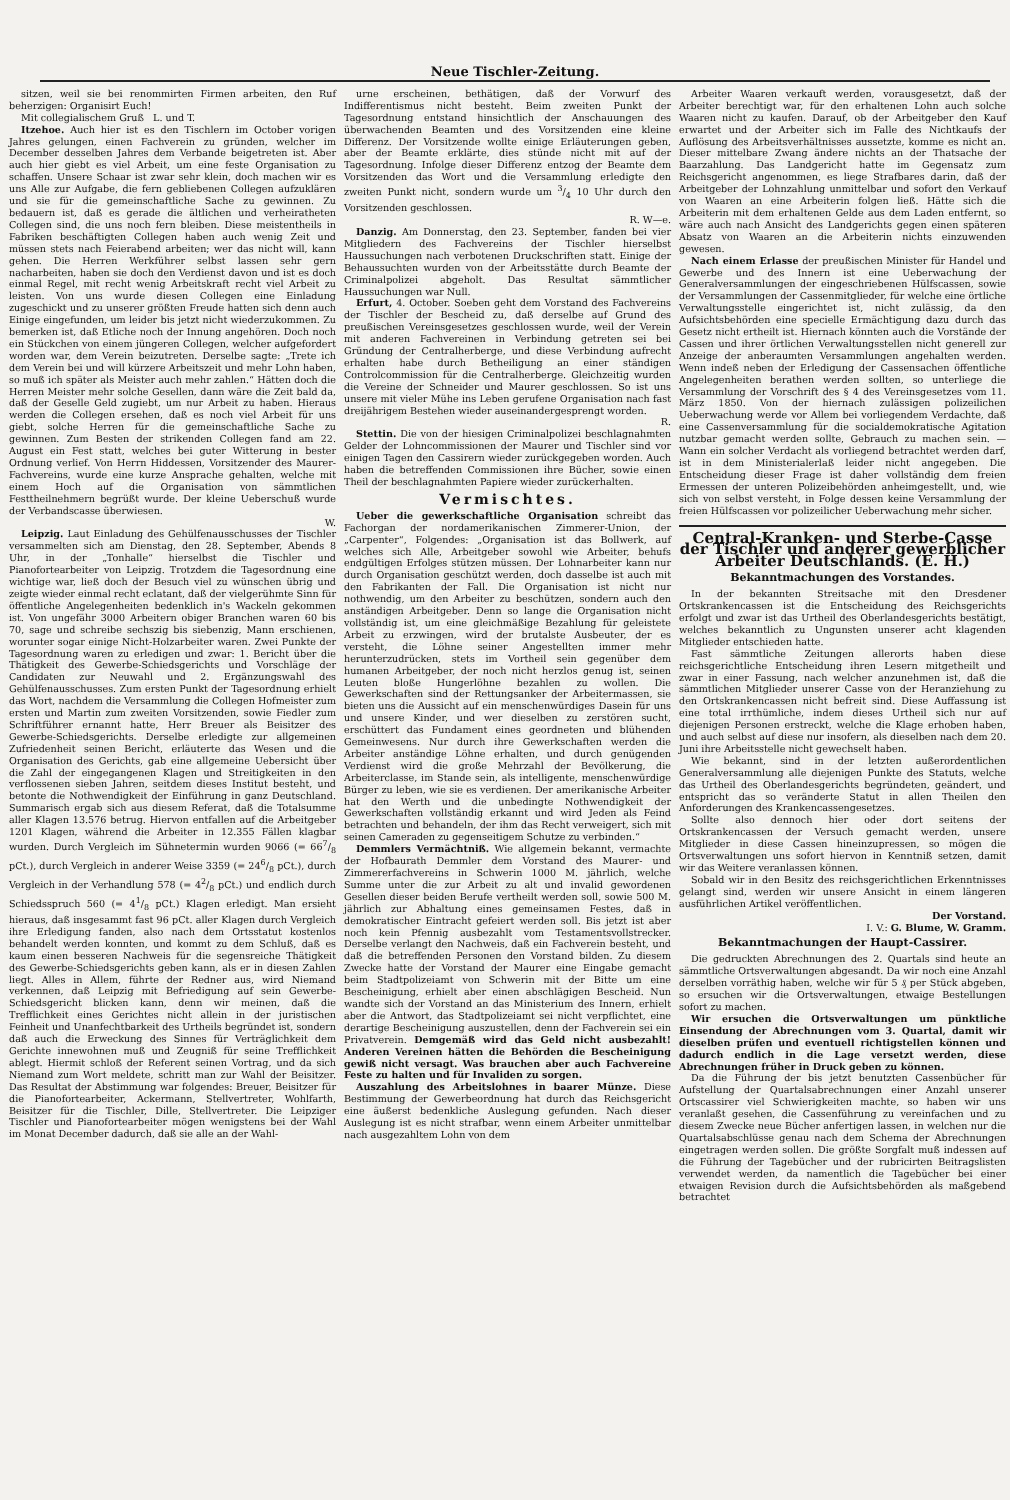Neue Tischler-Zeitung.
sitzen, weil sie bei renommirten Firmen arbeiten, den Ruf beherzigen: Organisirt Euch!
Mit collegialischem Gruß L. und T.
Itzehoe. Auch hier ist es den Tischlern im October vorigen Jahres gelungen, einen Fachverein zu gründen, welcher im December desselben Jahres dem Verbande beigetreten ist. Aber auch hier giebt es viel Arbeit, um eine feste Organisation zu schaffen. Unsere Schaar ist zwar sehr klein, doch machen wir es uns Alle zur Aufgabe, die fern gebliebenen Collegen aufzuklären und sie für die gemeinschaftliche Sache zu gewinnen. Zu bedauern ist, daß es gerade die ältlichen und verheiratheten Collegen sind, die uns noch fern bleiben. Diese meistentheils in Fabriken beschäftigten Collegen haben auch wenig Zeit und müssen stets nach Feierabend arbeiten; wer das nicht will, kann gehen. Die Herren Werkführer selbst lassen sehr gern nacharbeiten, haben sie doch den Verdienst davon und ist es doch einmal Regel, mit recht wenig Arbeitskraft recht viel Arbeit zu leisten. Von uns wurde diesen Collegen eine Einladung zugeschickt und zu unserer größten Freude hatten sich denn auch Einige eingefunden, um leider bis jetzt nicht wiederzukommen. Zu bemerken ist, daß Etliche noch der Innung angehören. Doch noch ein Stückchen von einem jüngeren Collegen, welcher aufgefordert worden war, dem Verein beizutreten. Derselbe sagte: „Trete ich dem Verein bei und will kürzere Arbeitszeit und mehr Lohn haben, so muß ich später als Meister auch mehr zahlen.“ Hätten doch die Herren Meister mehr solche Gesellen, dann wäre die Zeit bald da, daß der Geselle Geld zugiebt, um nur Arbeit zu haben. Hieraus werden die Collegen ersehen, daß es noch viel Arbeit für uns giebt, solche Herren für die gemeinschaftliche Sache zu gewinnen. Zum Besten der strikenden Collegen fand am 22. August ein Fest statt, welches bei guter Witterung in bester Ordnung verlief. Von Herrn Hiddessen, Vorsitzender des Maurer-Fachvereins, wurde eine kurze Ansprache gehalten, welche mit einem Hoch auf die Organisation von sämmtlichen Festtheilnehmern begrüßt wurde. Der kleine Ueberschuß wurde der Verbandscasse überwiesen.
W.
Leipzig. Laut Einladung des Gehülfenausschusses der Tischler versammelten sich am Dienstag, den 28. September, Abends 8 Uhr, in der „Tonhalle“ hierselbst die Tischler und Pianofortearbeiter von Leipzig. Trotzdem die Tagesordnung eine wichtige war, ließ doch der Besuch viel zu wünschen übrig und zeigte wieder einmal recht eclatant, daß der vielgerühmte Sinn für öffentliche Angelegenheiten bedenklich in's Wackeln gekommen ist. Von ungefähr 3000 Arbeitern obiger Branchen waren 60 bis 70, sage und schreibe sechszig bis siebenzig, Mann erschienen, worunter sogar einige Nicht-Holzarbeiter waren. Zwei Punkte der Tagesordnung waren zu erledigen und zwar: 1. Bericht über die Thätigkeit des Gewerbe-Schiedsgerichts und Vorschläge der Candidaten zur Neuwahl und 2. Ergänzungswahl des Gehülfenausschusses. Zum ersten Punkt der Tagesordnung erhielt das Wort, nachdem die Versammlung die Collegen Hofmeister zum ersten und Martin zum zweiten Vorsitzenden, sowie Fiedler zum Schriftführer ernannt hatte, Herr Breuer als Beisitzer des Gewerbe-Schiedsgerichts. Derselbe erledigte zur allgemeinen Zufriedenheit seinen Bericht, erläuterte das Wesen und die Organisation des Gerichts, gab eine allgemeine Uebersicht über die Zahl der eingegangenen Klagen und Streitigkeiten in den verflossenen sieben Jahren, seitdem dieses Institut besteht, und betonte die Nothwendigkeit der Einführung in ganz Deutschland. Summarisch ergab sich aus diesem Referat, daß die Totalsumme aller Klagen 13.576 betrug. Hiervon entfallen auf die Arbeitgeber 1201 Klagen, während die Arbeiter in 12.355 Fällen klagbar wurden. Durch Vergleich im Sühnetermin wurden 9066 (= 667/8 pCt.), durch Vergleich in anderer Weise 3359 (= 246/8 pCt.), durch Vergleich in der Verhandlung 578 (= 42/8 pCt.) und endlich durch Schiedsspruch 560 (= 41/8 pCt.) Klagen erledigt. Man ersieht hieraus, daß insgesammt fast 96 pCt. aller Klagen durch Vergleich ihre Erledigung fanden, also nach dem Ortsstatut kostenlos behandelt werden konnten, und kommt zu dem Schluß, daß es kaum einen besseren Nachweis für die segensreiche Thätigkeit des Gewerbe-Schiedsgerichts geben kann, als er in diesen Zahlen liegt. Alles in Allem, führte der Redner aus, wird Niemand verkennen, daß Leipzig mit Befriedigung auf sein Gewerbe-Schiedsgericht blicken kann, denn wir meinen, daß die Trefflichkeit eines Gerichtes nicht allein in der juristischen Feinheit und Unanfechtbarkeit des Urtheils begründet ist, sondern daß auch die Erweckung des Sinnes für Verträglichkeit dem Gerichte innewohnen muß und Zeugniß für seine Trefflichkeit ablegt. Hiermit schloß der Referent seinen Vortrag, und da sich Niemand zum Wort meldete, schritt man zur Wahl der Beisitzer. Das Resultat der Abstimmung war folgendes: Breuer, Beisitzer für die Pianofortearbeiter, Ackermann, Stellvertreter, Wohlfarth, Beisitzer für die Tischler, Dille, Stellvertreter. Die Leipziger Tischler und Pianofortearbeiter mögen wenigstens bei der Wahl im Monat December dadurch, daß sie alle an der Wahl-
urne erscheinen, bethätigen, daß der Vorwurf des Indifferentismus nicht besteht. Beim zweiten Punkt der Tagesordnung entstand hinsichtlich der Anschauungen des überwachenden Beamten und des Vorsitzenden eine kleine Differenz. Der Vorsitzende wollte einige Erläuterungen geben, aber der Beamte erklärte, dies stünde nicht mit auf der Tagesordnung. Infolge dieser Differenz entzog der Beamte dem Vorsitzenden das Wort und die Versammlung erledigte den zweiten Punkt nicht, sondern wurde um 3/4 10 Uhr durch den Vorsitzenden geschlossen.
R. W—e.
Danzig. Am Donnerstag, den 23. September, fanden bei vier Mitgliedern des Fachvereins der Tischler hierselbst Haussuchungen nach verbotenen Druckschriften statt. Einige der Behaussuchten wurden von der Arbeitsstätte durch Beamte der Criminalpolizei abgeholt. Das Resultat sämmtlicher Haussuchungen war Null.
Erfurt, 4. October. Soeben geht dem Vorstand des Fachvereins der Tischler der Bescheid zu, daß derselbe auf Grund des preußischen Vereinsgesetzes geschlossen wurde, weil der Verein mit anderen Fachvereinen in Verbindung getreten sei bei Gründung der Centralherberge, und diese Verbindung aufrecht erhalten habe durch Betheiligung an einer ständigen Controlcommission für die Centralherberge. Gleichzeitig wurden die Vereine der Schneider und Maurer geschlossen. So ist uns unsere mit vieler Mühe ins Leben gerufene Organisation nach fast dreijährigem Bestehen wieder auseinandergesprengt worden.
R.
Stettin. Die von der hiesigen Criminalpolizei beschlagnahmten Gelder der Lohncommissionen der Maurer und Tischler sind vor einigen Tagen den Cassirern wieder zurückgegeben worden. Auch haben die betreffenden Commissionen ihre Bücher, sowie einen Theil der beschlagnahmten Papiere wieder zurückerhalten.
Vermischtes.
Ueber die gewerkschaftliche Organisation schreibt das Fachorgan der nordamerikanischen Zimmerer-Union, der „Carpenter“, Folgendes: „Organisation ist das Bollwerk, auf welches sich Alle, Arbeitgeber sowohl wie Arbeiter, behufs endgültigen Erfolges stützen müssen. Der Lohnarbeiter kann nur durch Organisation geschützt werden, doch dasselbe ist auch mit den Fabrikanten der Fall. Die Organisation ist nicht nur nothwendig, um den Arbeiter zu beschützen, sondern auch den anständigen Arbeitgeber. Denn so lange die Organisation nicht vollständig ist, um eine gleichmäßige Bezahlung für geleistete Arbeit zu erzwingen, wird der brutalste Ausbeuter, der es versteht, die Löhne seiner Angestellten immer mehr herunterzudrücken, stets im Vortheil sein gegenüber dem humanen Arbeitgeber, der noch nicht herzlos genug ist, seinen Leuten bloße Hungerlöhne bezahlen zu wollen. Die Gewerkschaften sind der Rettungsanker der Arbeitermassen, sie bieten uns die Aussicht auf ein menschenwürdiges Dasein für uns und unsere Kinder, und wer dieselben zu zerstören sucht, erschüttert das Fundament eines geordneten und blühenden Gemeinwesens. Nur durch ihre Gewerkschaften werden die Arbeiter anständige Löhne erhalten, und durch genügenden Verdienst wird die große Mehrzahl der Bevölkerung, die Arbeiterclasse, im Stande sein, als intelligente, menschenwürdige Bürger zu leben, wie sie es verdienen. Der amerikanische Arbeiter hat den Werth und die unbedingte Nothwendigkeit der Gewerkschaften vollständig erkannt und wird Jeden als Feind betrachten und behandeln, der ihm das Recht verweigert, sich mit seinen Cameraden zu gegenseitigem Schutze zu verbinden.“
Demmlers Vermächtniß. Wie allgemein bekannt, vermachte der Hofbaurath Demmler dem Vorstand des Maurer- und Zimmererfachvereins in Schwerin 1000 M. jährlich, welche Summe unter die zur Arbeit zu alt und invalid gewordenen Gesellen dieser beiden Berufe vertheilt werden soll, sowie 500 M. jährlich zur Abhaltung eines gemeinsamen Festes, daß in demokratischer Eintracht gefeiert werden soll. Bis jetzt ist aber noch kein Pfennig ausbezahlt vom Testamentsvollstrecker. Derselbe verlangt den Nachweis, daß ein Fachverein besteht, und daß die betreffenden Personen den Vorstand bilden. Zu diesem Zwecke hatte der Vorstand der Maurer eine Eingabe gemacht beim Stadtpolizeiamt von Schwerin mit der Bitte um eine Bescheinigung, erhielt aber einen abschlägigen Bescheid. Nun wandte sich der Vorstand an das Ministerium des Innern, erhielt aber die Antwort, das Stadtpolizeiamt sei nicht verpflichtet, eine derartige Bescheinigung auszustellen, denn der Fachverein sei ein Privatverein. Demgemäß wird das Geld nicht ausbezahlt! Anderen Vereinen hätten die Behörden die Bescheinigung gewiß nicht versagt. Was brauchen aber auch Fachvereine Feste zu halten und für Invaliden zu sorgen.
Auszahlung des Arbeitslohnes in baarer Münze. Diese Bestimmung der Gewerbeordnung hat durch das Reichsgericht eine äußerst bedenkliche Auslegung gefunden. Nach dieser Auslegung ist es nicht strafbar, wenn einem Arbeiter unmittelbar nach ausgezahltem Lohn von dem
Arbeiter Waaren verkauft werden, vorausgesetzt, daß der Arbeiter berechtigt war, für den erhaltenen Lohn auch solche Waaren nicht zu kaufen. Darauf, ob der Arbeitgeber den Kauf erwartet und der Arbeiter sich im Falle des Nichtkaufs der Auflösung des Arbeitsverhältnisses aussetzte, komme es nicht an. Dieser mittelbare Zwang ändere nichts an der Thatsache der Baarzahlung. Das Landgericht hatte im Gegensatz zum Reichsgericht angenommen, es liege Strafbares darin, daß der Arbeitgeber der Lohnzahlung unmittelbar und sofort den Verkauf von Waaren an eine Arbeiterin folgen ließ. Hätte sich die Arbeiterin mit dem erhaltenen Gelde aus dem Laden entfernt, so wäre auch nach Ansicht des Landgerichts gegen einen späteren Absatz von Waaren an die Arbeiterin nichts einzuwenden gewesen.
Nach einem Erlasse der preußischen Minister für Handel und Gewerbe und des Innern ist eine Ueberwachung der Generalversammlungen der eingeschriebenen Hülfscassen, sowie der Versammlungen der Cassenmitglieder, für welche eine örtliche Verwaltungsstelle eingerichtet ist, nicht zulässig, da den Aufsichtsbehörden eine specielle Ermächtigung dazu durch das Gesetz nicht ertheilt ist. Hiernach könnten auch die Vorstände der Cassen und ihrer örtlichen Verwaltungsstellen nicht generell zur Anzeige der anberaumten Versammlungen angehalten werden. Wenn indeß neben der Erledigung der Cassensachen öffentliche Angelegenheiten berathen werden sollten, so unterliege die Versammlung der Vorschrift des § 4 des Vereinsgesetzes vom 11. März 1850. Von der hiernach zulässigen polizeilichen Ueberwachung werde vor Allem bei vorliegendem Verdachte, daß eine Cassenversammlung für die socialdemokratische Agitation nutzbar gemacht werden sollte, Gebrauch zu machen sein. — Wann ein solcher Verdacht als vorliegend betrachtet werden darf, ist in dem Ministerialerlaß leider nicht angegeben. Die Entscheidung dieser Frage ist daher vollständig dem freien Ermessen der unteren Polizeibehörden anheimgestellt, und, wie sich von selbst versteht, in Folge dessen keine Versammlung der freien Hülfscassen vor polizeilicher Ueberwachung mehr sicher.
Central-Kranken- und Sterbe-Casse der Tischler und anderer gewerblicher Arbeiter Deutschlands. (E. H.)
Bekanntmachungen des Vorstandes.
In der bekannten Streitsache mit den Dresdener Ortskrankencassen ist die Entscheidung des Reichsgerichts erfolgt und zwar ist das Urtheil des Oberlandesgerichts bestätigt, welches bekanntlich zu Ungunsten unserer acht klagenden Mitglieder entschieden hatte.
Fast sämmtliche Zeitungen allerorts haben diese reichsgerichtliche Entscheidung ihren Lesern mitgetheilt und zwar in einer Fassung, nach welcher anzunehmen ist, daß die sämmtlichen Mitglieder unserer Casse von der Heranziehung zu den Ortskrankencassen nicht befreit sind. Diese Auffassung ist eine total irrthümliche, indem dieses Urtheil sich nur auf diejenigen Personen erstreckt, welche die Klage erhoben haben, und auch selbst auf diese nur insofern, als dieselben nach dem 20. Juni ihre Arbeitsstelle nicht gewechselt haben.
Wie bekannt, sind in der letzten außerordentlichen Generalversammlung alle diejenigen Punkte des Statuts, welche das Urtheil des Oberlandesgerichts begründeten, geändert, und entspricht das so veränderte Statut in allen Theilen den Anforderungen des Krankencassengesetzes.
Sollte also dennoch hier oder dort seitens der Ortskrankencassen der Versuch gemacht werden, unsere Mitglieder in diese Cassen hineinzupressen, so mögen die Ortsverwaltungen uns sofort hiervon in Kenntniß setzen, damit wir das Weitere veranlassen können.
Sobald wir in den Besitz des reichsgerichtlichen Erkenntnisses gelangt sind, werden wir unsere Ansicht in einem längeren ausführlichen Artikel veröffentlichen.
Der Vorstand.
I. V.: G. Blume, W. Gramm.
Bekanntmachungen der Haupt-Cassirer.
Die gedruckten Abrechnungen des 2. Quartals sind heute an sämmtliche Ortsverwaltungen abgesandt. Da wir noch eine Anzahl derselben vorräthig haben, welche wir für 5 ₰ per Stück abgeben, so ersuchen wir die Ortsverwaltungen, etwaige Bestellungen sofort zu machen.
Wir ersuchen die Ortsverwaltungen um pünktliche Einsendung der Abrechnungen vom 3. Quartal, damit wir dieselben prüfen und eventuell richtigstellen können und dadurch endlich in die Lage versetzt werden, diese Abrechnungen früher in Druck geben zu können.
Da die Führung der bis jetzt benutzten Cassenbücher für Aufstellung der Quartalsabrechnungen einer Anzahl unserer Ortscassirer viel Schwierigkeiten machte, so haben wir uns veranlaßt gesehen, die Cassenführung zu vereinfachen und zu diesem Zwecke neue Bücher anfertigen lassen, in welchen nur die Quartalsabschlüsse genau nach dem Schema der Abrechnungen eingetragen werden sollen. Die größte Sorgfalt muß indessen auf die Führung der Tagebücher und der rubricirten Beitragslisten verwendet werden, da namentlich die Tagebücher bei einer etwaigen Revision durch die Aufsichtsbehörden als maßgebend betrachtet